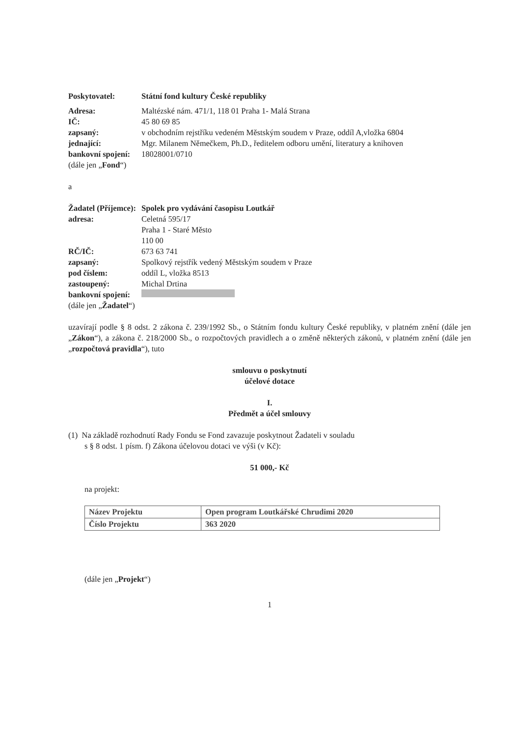| Poskytovatel: | Státní fond kultury České republiky |
| Adresa: | Maltézské nám. 471/1, 118 01 Praha 1- Malá Strana |
| IČ: | 45 80 69 85 |
| zapsaný: | v obchodním rejstříku vedeném Městským soudem v Praze, oddíl A,vložka 6804 |
| jednající: | Mgr. Milanem Němečkem, Ph.D., ředitelem odboru umění, literatury a knihoven |
| bankovní spojení: | 18028001/0710 |
(dále jen „Fond“)
a
| Žadatel (Příjemce): | Spolek pro vydávání časopisu Loutkář |
| adresa: | Celetná 595/17 Praha 1 - Staré Město 110 00 |
| RČ/IČ: | 673 63 741 |
| zapsaný: | Spolkový rejstřík vedený Městským soudem v Praze |
| pod číslem: | oddíl L, vložka 8513 |
| zastoupený: | Michal Drtina |
| bankovní spojení: | |
(dále jen „Žadatel“)
uzavírají podle § 8 odst. 2 zákona č. 239/1992 Sb., o Státním fondu kultury České republiky, v platném znění (dále jen „Zákon“), a zákona č. 218/2000 Sb., o rozpočtových pravidlech a o změně některých zákonů, v platném znění (dále jen „rozpočtová pravidla“), tuto
smlouvu o poskytnutí
účelové dotace
I.
Předmět a účel smlouvy
(1) Na základě rozhodnutí Rady Fondu se Fond zavazuje poskytnout Žadateli v souladu
s § 8 odst. 1 písm. f) Zákona účelovou dotaci ve výši (v Kč):
51 000,- Kč
na projekt:
| Název Projektu | Open program Loutkářské Chrudimi 2020 |
| Číslo Projektu | 363 2020 |
(dále jen „Projekt“)
1